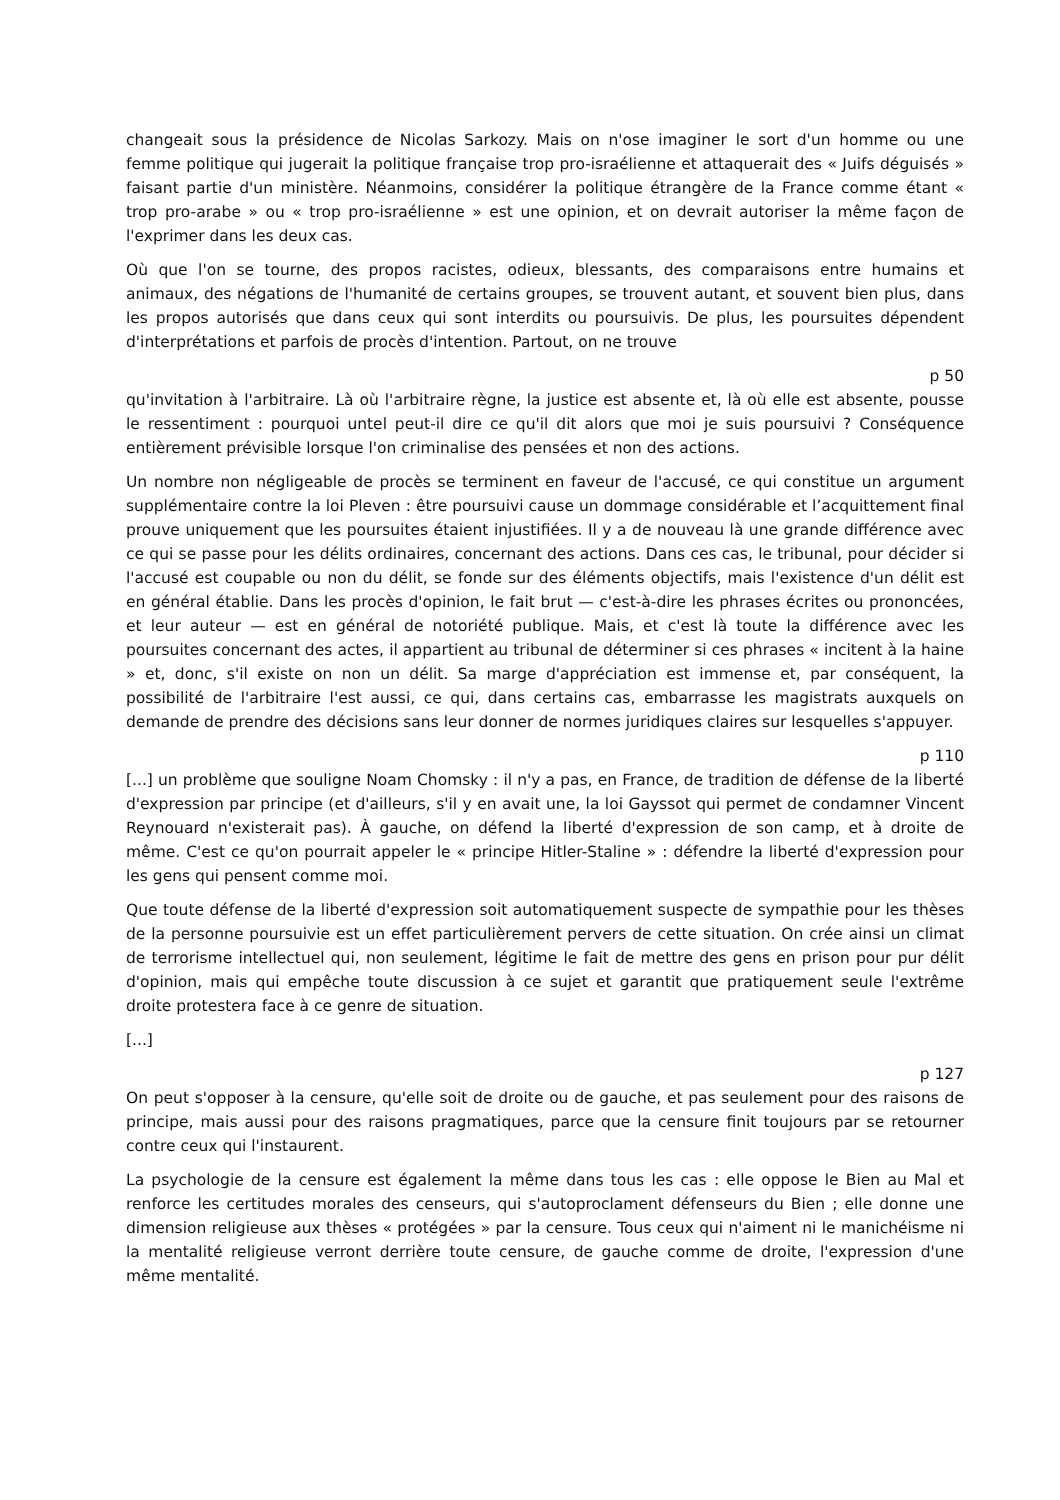changeait sous la présidence de Nicolas Sarkozy. Mais on n'ose imaginer le sort d'un homme ou une femme politique qui jugerait la politique française trop pro-israélienne et attaquerait des « Juifs déguisés » faisant partie d'un ministère. Néanmoins, considérer la politique étrangère de la France comme étant « trop pro-arabe » ou « trop pro-israélienne » est une opinion, et on devrait autoriser la même façon de l'exprimer dans les deux cas.
Où que l'on se tourne, des propos racistes, odieux, blessants, des comparaisons entre humains et animaux, des négations de l'humanité de certains groupes, se trouvent autant, et souvent bien plus, dans les propos autorisés que dans ceux qui sont interdits ou poursuivis. De plus, les poursuites dépendent d'interprétations et parfois de procès d'intention. Partout, on ne trouve
p 50
qu'invitation à l'arbitraire. Là où l'arbitraire règne, la justice est absente et, là où elle est absente, pousse le ressentiment : pourquoi untel peut-il dire ce qu'il dit alors que moi je suis poursuivi ? Conséquence entièrement prévisible lorsque l'on criminalise des pensées et non des actions.
Un nombre non négligeable de procès se terminent en faveur de l'accusé, ce qui constitue un argument supplémentaire contre la loi Pleven : être poursuivi cause un dommage considérable et l’acquittement final prouve uniquement que les poursuites étaient injustifiées. Il y a de nouveau là une grande différence avec ce qui se passe pour les délits ordinaires, concernant des actions. Dans ces cas, le tribunal, pour décider si l'accusé est coupable ou non du délit, se fonde sur des éléments objectifs, mais l'existence d'un délit est en général établie. Dans les procès d'opinion, le fait brut — c'est-à-dire les phrases écrites ou prononcées, et leur auteur — est en général de notoriété publique. Mais, et c'est là toute la différence avec les poursuites concernant des actes, il appartient au tribunal de déterminer si ces phrases « incitent à la haine » et, donc, s'il existe on non un délit. Sa marge d'appréciation est immense et, par conséquent, la possibilité de l'arbitraire l'est aussi, ce qui, dans certains cas, embarrasse les magistrats auxquels on demande de prendre des décisions sans leur donner de normes juridiques claires sur lesquelles s'appuyer.
p 110
[...] un problème que souligne Noam Chomsky : il n'y a pas, en France, de tradition de défense de la liberté d'expression par principe (et d'ailleurs, s'il y en avait une, la loi Gayssot qui permet de condamner Vincent Reynouard n'existerait pas). À gauche, on défend la liberté d'expression de son camp, et à droite de même. C'est ce qu'on pourrait appeler le « principe Hitler-Staline » : défendre la liberté d'expression pour les gens qui pensent comme moi.
Que toute défense de la liberté d'expression soit automatiquement suspecte de sympathie pour les thèses de la personne poursuivie est un effet particulièrement pervers de cette situation. On crée ainsi un climat de terrorisme intellectuel qui, non seulement, légitime le fait de mettre des gens en prison pour pur délit d'opinion, mais qui empêche toute discussion à ce sujet et garantit que pratiquement seule l'extrême droite protestera face à ce genre de situation.
[...]
p 127
On peut s'opposer à la censure, qu'elle soit de droite ou de gauche, et pas seulement pour des raisons de principe, mais aussi pour des raisons pragmatiques, parce que la censure finit toujours par se retourner contre ceux qui l'instaurent.
La psychologie de la censure est également la même dans tous les cas : elle oppose le Bien au Mal et renforce les certitudes morales des censeurs, qui s'autoproclament défenseurs du Bien ; elle donne une dimension religieuse aux thèses « protégées » par la censure. Tous ceux qui n'aiment ni le manichéisme ni la mentalité religieuse verront derrière toute censure, de gauche comme de droite, l'expression d'une même mentalité.